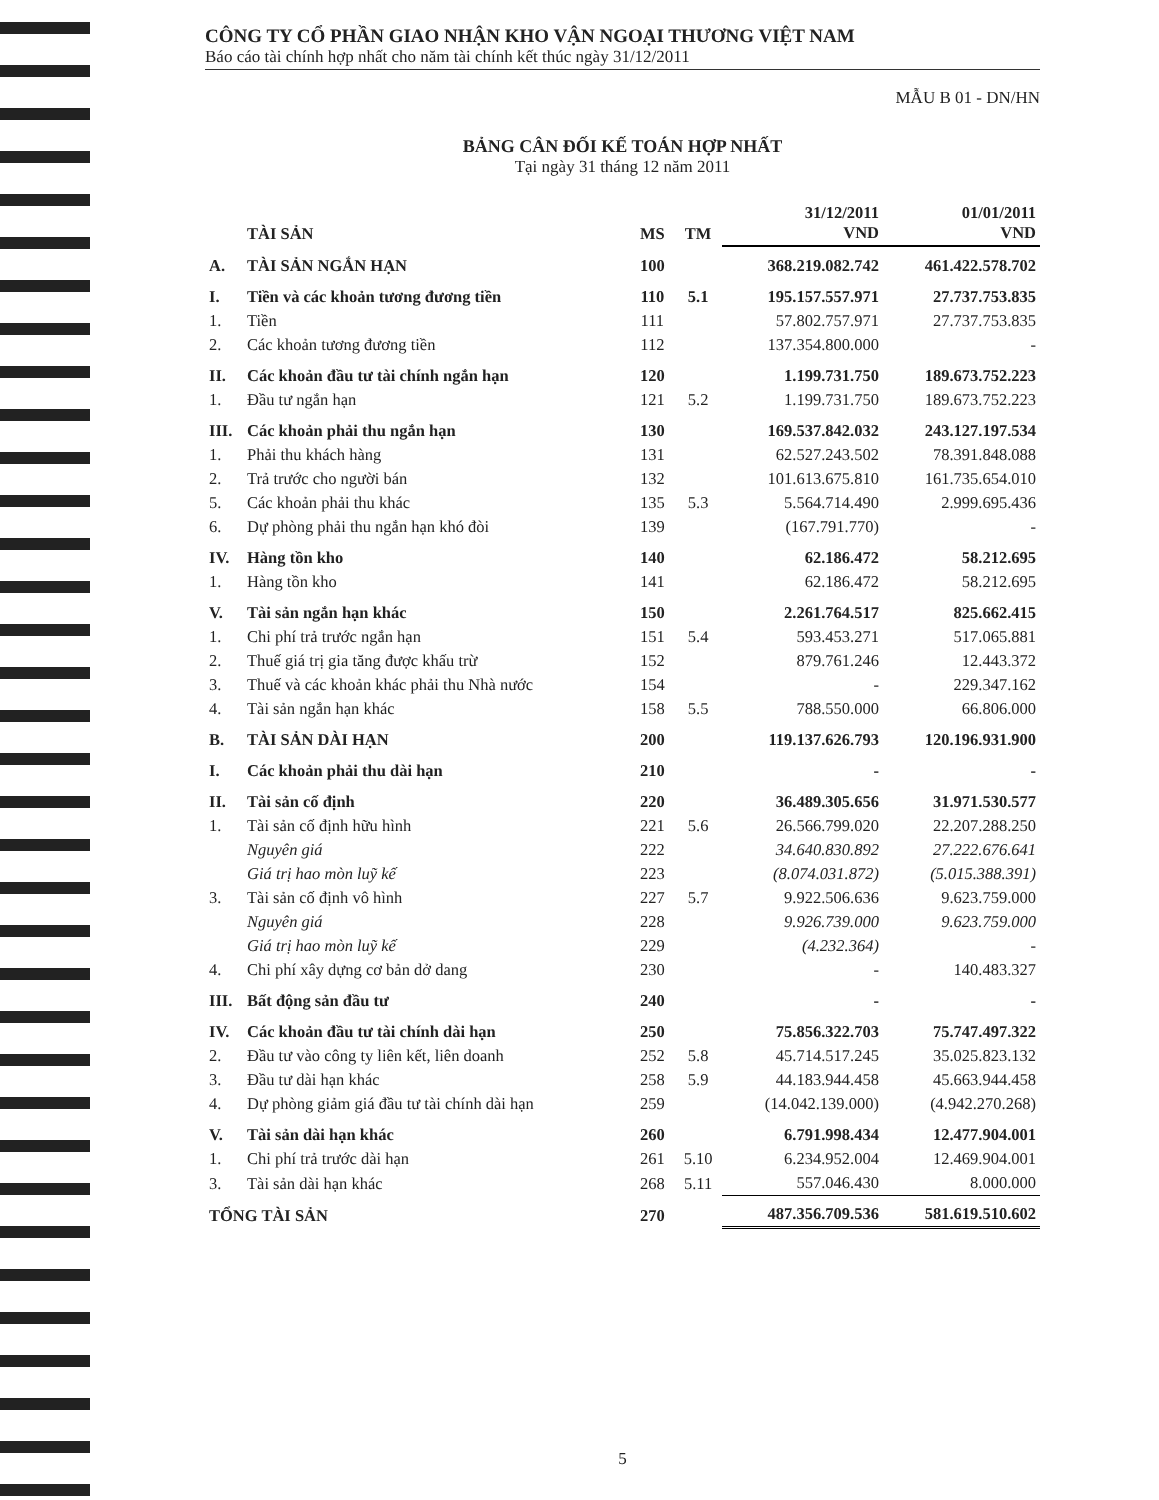CÔNG TY CỔ PHẦN GIAO NHẬN KHO VẬN NGOẠI THƯƠNG VIỆT NAM
Báo cáo tài chính hợp nhất cho năm tài chính kết thúc ngày 31/12/2011
MẪU B 01 - DN/HN
BẢNG CÂN ĐỐI KẾ TOÁN HỢP NHẤT
Tại ngày 31 tháng 12 năm 2011
| | TÀI SẢN | MS | TM | 31/12/2011 VND | 01/01/2011 VND |
| --- | --- | --- | --- | --- | --- |
| A. | TÀI SẢN NGẮN HẠN | 100 | | 368.219.082.742 | 461.422.578.702 |
| I. | Tiền và các khoản tương đương tiền | 110 | 5.1 | 195.157.557.971 | 27.737.753.835 |
| 1. | Tiền | 111 | | 57.802.757.971 | 27.737.753.835 |
| 2. | Các khoản tương đương tiền | 112 | | 137.354.800.000 | - |
| II. | Các khoản đầu tư tài chính ngắn hạn | 120 | | 1.199.731.750 | 189.673.752.223 |
| 1. | Đầu tư ngắn hạn | 121 | 5.2 | 1.199.731.750 | 189.673.752.223 |
| III. | Các khoản phải thu ngắn hạn | 130 | | 169.537.842.032 | 243.127.197.534 |
| 1. | Phải thu khách hàng | 131 | | 62.527.243.502 | 78.391.848.088 |
| 2. | Trả trước cho người bán | 132 | | 101.613.675.810 | 161.735.654.010 |
| 5. | Các khoản phải thu khác | 135 | 5.3 | 5.564.714.490 | 2.999.695.436 |
| 6. | Dự phòng phải thu ngắn hạn khó đòi | 139 | | (167.791.770) | - |
| IV. | Hàng tồn kho | 140 | | 62.186.472 | 58.212.695 |
| 1. | Hàng tồn kho | 141 | | 62.186.472 | 58.212.695 |
| V. | Tài sản ngắn hạn khác | 150 | | 2.261.764.517 | 825.662.415 |
| 1. | Chi phí trả trước ngắn hạn | 151 | 5.4 | 593.453.271 | 517.065.881 |
| 2. | Thuế giá trị gia tăng được khấu trừ | 152 | | 879.761.246 | 12.443.372 |
| 3. | Thuế và các khoản khác phải thu Nhà nước | 154 | | - | 229.347.162 |
| 4. | Tài sản ngắn hạn khác | 158 | 5.5 | 788.550.000 | 66.806.000 |
| B. | TÀI SẢN DÀI HẠN | 200 | | 119.137.626.793 | 120.196.931.900 |
| I. | Các khoản phải thu dài hạn | 210 | | - | - |
| II. | Tài sản cố định | 220 | | 36.489.305.656 | 31.971.530.577 |
| 1. | Tài sản cố định hữu hình | 221 | 5.6 | 26.566.799.020 | 22.207.288.250 |
| | Nguyên giá | 222 | | 34.640.830.892 | 27.222.676.641 |
| | Giá trị hao mòn luỹ kế | 223 | | (8.074.031.872) | (5.015.388.391) |
| 3. | Tài sản cố định vô hình | 227 | 5.7 | 9.922.506.636 | 9.623.759.000 |
| | Nguyên giá | 228 | | 9.926.739.000 | 9.623.759.000 |
| | Giá trị hao mòn luỹ kế | 229 | | (4.232.364) | - |
| 4. | Chi phí xây dựng cơ bản dở dang | 230 | | - | 140.483.327 |
| III. | Bất động sản đầu tư | 240 | | - | - |
| IV. | Các khoản đầu tư tài chính dài hạn | 250 | | 75.856.322.703 | 75.747.497.322 |
| 2. | Đầu tư vào công ty liên kết, liên doanh | 252 | 5.8 | 45.714.517.245 | 35.025.823.132 |
| 3. | Đầu tư dài hạn khác | 258 | 5.9 | 44.183.944.458 | 45.663.944.458 |
| 4. | Dự phòng giảm giá đầu tư tài chính dài hạn | 259 | | (14.042.139.000) | (4.942.270.268) |
| V. | Tài sản dài hạn khác | 260 | | 6.791.998.434 | 12.477.904.001 |
| 1. | Chi phí trả trước dài hạn | 261 | 5.10 | 6.234.952.004 | 12.469.904.001 |
| 3. | Tài sản dài hạn khác | 268 | 5.11 | 557.046.430 | 8.000.000 |
| TỔNG TÀI SẢN | | 270 | | 487.356.709.536 | 581.619.510.602 |
5